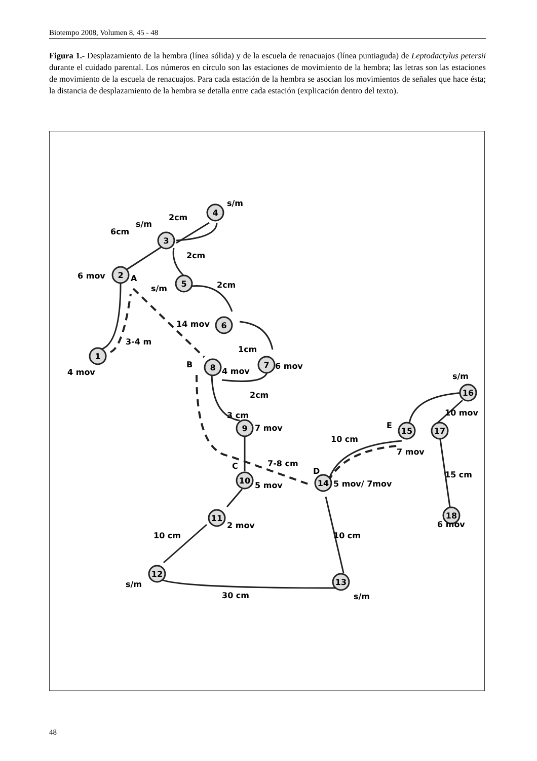Biotempo 2008, Volumen 8, 45 - 48
Figura 1.- Desplazamiento de la hembra (línea sólida) y de la escuela de renacuajos (línea puntiaguda) de Leptodactylus petersii durante el cuidado parental. Los números en círculo son las estaciones de movimiento de la hembra; las letras son las estaciones de movimiento de la escuela de renacuajos. Para cada estación de la hembra se asocian los movimientos de señales que hace ésta; la distancia de desplazamiento de la hembra se detalla entre cada estación (explicación dentro del texto).
1
2
3
4
5
6
7
8
9
10
11
12
13
14
15
16
17
18
4 mov
6 mov
A
6cm
s/m
2cm
s/m
2cm
s/m
2cm
14 mov
1cm
3-4 m
B
4 mov
6 mov
2cm
3 cm
7 mov
C
7-8 cm
5 mov
2 mov
10 cm
s/m
30 cm
s/m
10 cm
D
5 mov/ 7mov
10 cm
E
7 mov
s/m
10 mov
15 cm
6 mov
48